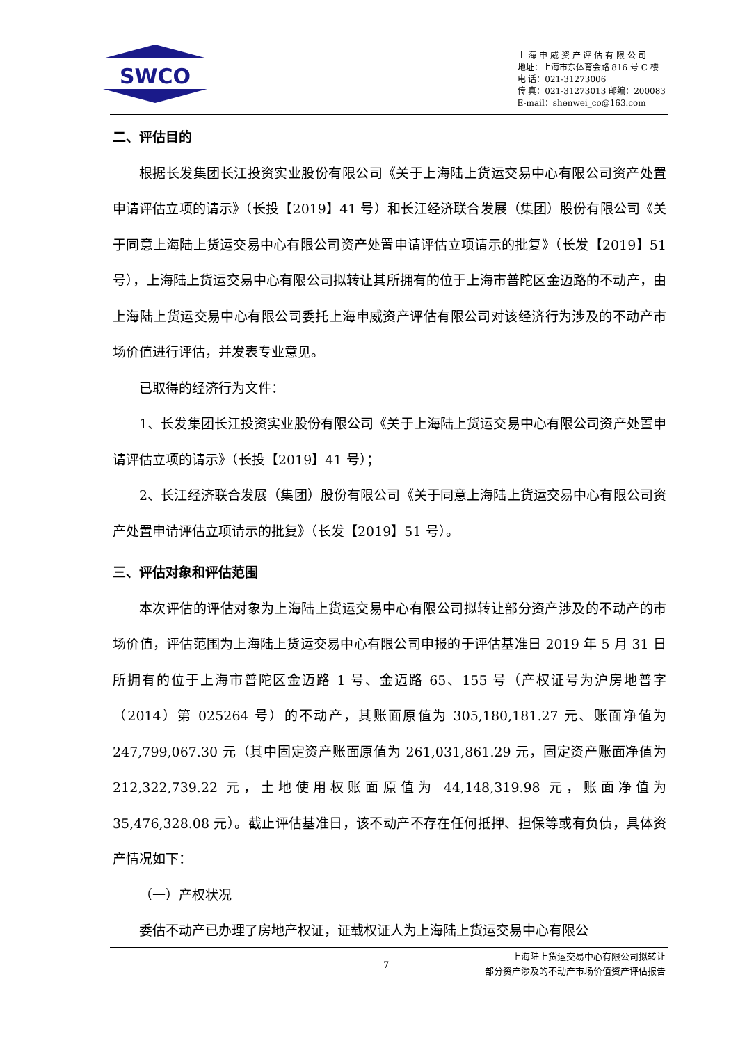SWCO
上 海 申 威 资 产 评 估 有 限 公 司
地址：上海市东体育会路 816 号 C 楼
电 话：021-31273006
传 真：021-31273013 邮编：200083
E-mail：shenwei_co@163.com
二、评估目的
根据长发集团长江投资实业股份有限公司《关于上海陆上货运交易中心有限公司资产处置申请评估立项的请示》（长投【2019】41 号）和长江经济联合发展（集团）股份有限公司《关于同意上海陆上货运交易中心有限公司资产处置申请评估立项请示的批复》（长发【2019】51 号），上海陆上货运交易中心有限公司拟转让其所拥有的位于上海市普陀区金迈路的不动产，由上海陆上货运交易中心有限公司委托上海申威资产评估有限公司对该经济行为涉及的不动产市场价值进行评估，并发表专业意见。
已取得的经济行为文件：
1、长发集团长江投资实业股份有限公司《关于上海陆上货运交易中心有限公司资产处置申请评估立项的请示》（长投【2019】41 号）；
2、长江经济联合发展（集团）股份有限公司《关于同意上海陆上货运交易中心有限公司资产处置申请评估立项请示的批复》（长发【2019】51 号）。
三、评估对象和评估范围
本次评估的评估对象为上海陆上货运交易中心有限公司拟转让部分资产涉及的不动产的市场价值，评估范围为上海陆上货运交易中心有限公司申报的于评估基准日 2019 年 5 月 31 日所拥有的位于上海市普陀区金迈路 1 号、金迈路 65、155 号（产权证号为沪房地普字（2014）第 025264 号）的不动产，其账面原值为 305,180,181.27 元、账面净值为 247,799,067.30 元（其中固定资产账面原值为 261,031,861.29 元，固定资产账面净值为 212,322,739.22 元，土地使用权账面原值为 44,148,319.98 元，账面净值为 35,476,328.08 元）。截止评估基准日，该不动产不存在任何抵押、担保等或有负债，具体资产情况如下：
（一）产权状况
委估不动产已办理了房地产权证，证载权证人为上海陆上货运交易中心有限公
7
上海陆上货运交易中心有限公司拟转让
部分资产涉及的不动产市场价值资产评估报告